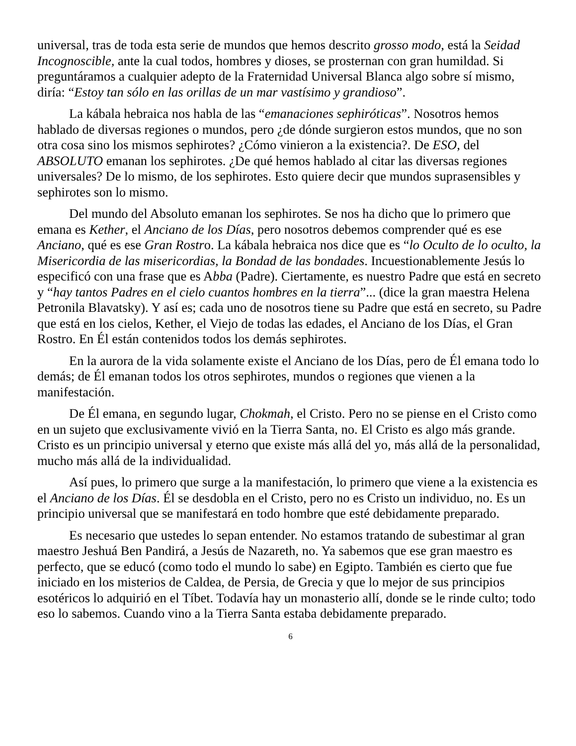universal, tras de toda esta serie de mundos que hemos descrito grosso modo, está la Seidad Incognoscible, ante la cual todos, hombres y dioses, se prosternan con gran humildad. Si preguntáramos a cualquier adepto de la Fraternidad Universal Blanca algo sobre sí mismo, diría: “Estoy tan sólo en las orillas de un mar vastísimo y grandioso”.
La kábala hebraica nos habla de las “emanaciones sephiróticas”. Nosotros hemos hablado de diversas regiones o mundos, pero ¿de dónde surgieron estos mundos, que no son otra cosa sino los mismos sephirotes? ¿Cómo vinieron a la existencia?. De ESO, del ABSOLUTO emanan los sephirotes. ¿De qué hemos hablado al citar las diversas regiones universales? De lo mismo, de los sephirotes. Esto quiere decir que mundos suprasensibles y sephirotes son lo mismo.
Del mundo del Absoluto emanan los sephirotes. Se nos ha dicho que lo primero que emana es Kether, el Anciano de los Días, pero nosotros debemos comprender qué es ese Anciano, qué es ese Gran Rostro. La kábala hebraica nos dice que es “lo Oculto de lo oculto, la Misericordia de las misericordias, la Bondad de las bondades. Incuestionablemente Jesús lo especificó con una frase que es Abba (Padre). Ciertamente, es nuestro Padre que está en secreto y “hay tantos Padres en el cielo cuantos hombres en la tierra”... (dice la gran maestra Helena Petronila Blavatsky). Y así es; cada uno de nosotros tiene su Padre que está en secreto, su Padre que está en los cielos, Kether, el Viejo de todas las edades, el Anciano de los Días, el Gran Rostro. En Él están contenidos todos los demás sephirotes.
En la aurora de la vida solamente existe el Anciano de los Días, pero de Él emana todo lo demás; de Él emanan todos los otros sephirotes, mundos o regiones que vienen a la manifestación.
De Él emana, en segundo lugar, Chokmah, el Cristo. Pero no se piense en el Cristo como en un sujeto que exclusivamente vivió en la Tierra Santa, no. El Cristo es algo más grande. Cristo es un principio universal y eterno que existe más allá del yo, más allá de la personalidad, mucho más allá de la individualidad.
Así pues, lo primero que surge a la manifestación, lo primero que viene a la existencia es el Anciano de los Días. Él se desdobla en el Cristo, pero no es Cristo un individuo, no. Es un principio universal que se manifestará en todo hombre que esté debidamente preparado.
Es necesario que ustedes lo sepan entender. No estamos tratando de subestimar al gran maestro Jeshuá Ben Pandirá, a Jesús de Nazareth, no. Ya sabemos que ese gran maestro es perfecto, que se educó (como todo el mundo lo sabe) en Egipto. También es cierto que fue iniciado en los misterios de Caldea, de Persia, de Grecia y que lo mejor de sus principios esotéricos lo adquirió en el Tíbet. Todavía hay un monasterio allí, donde se le rinde culto; todo eso lo sabemos. Cuando vino a la Tierra Santa estaba debidamente preparado.
6